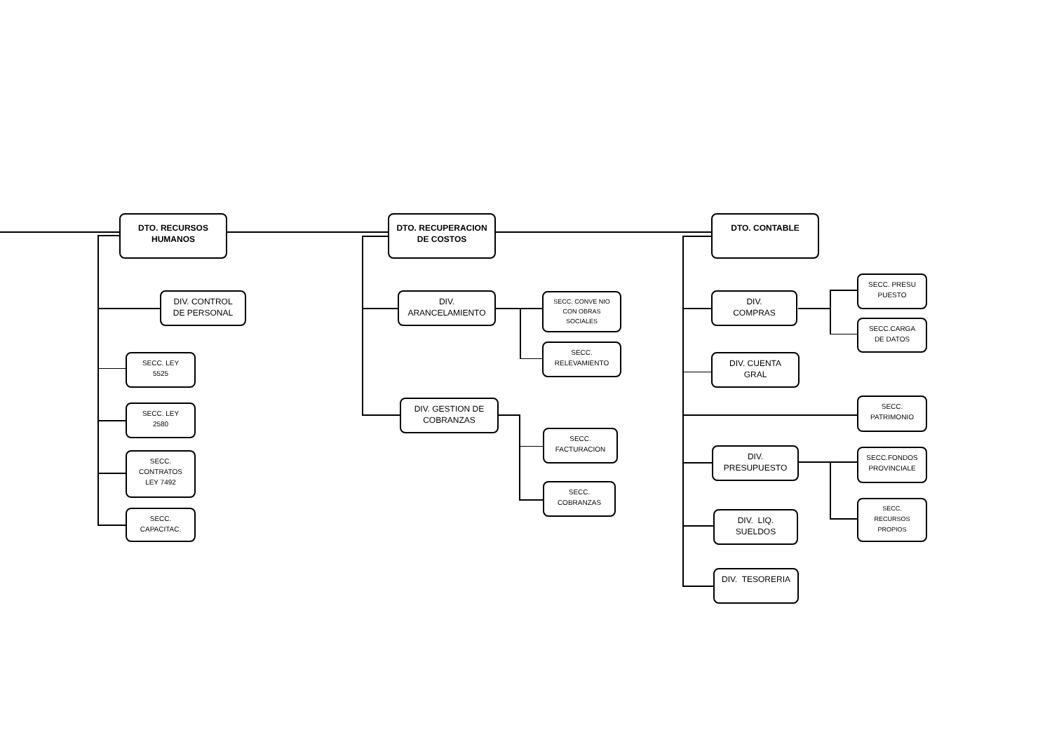DTO. RECURSOS
HUMANOS
DTO. RECUPERACION
DE COSTOS
DTO. CONTABLE
DIV. CONTROL
DE PERSONAL
SECC. LEY
5525
SECC. LEY
2580
SECC.
CONTRATOS
LEY 7492
SECC.
CAPACITAC.
DIV.
ARANCELAMIENTO
SECC. CONVE NIO
CON OBRAS
SOCIALES
SECC.
RELEVAMIENTO
DIV. GESTION DE
COBRANZAS
SECC.
FACTURACION
SECC.
COBRANZAS
DIV.
COMPRAS
SECC. PRESU
PUESTO
SECC.CARGA
DE DATOS
DIV. CUENTA
GRAL
SECC.
PATRIMONIO
DIV.
PRESUPUESTO
SECC.FONDOS
PROVINCIALE
SECC.
RECURSOS
PROPIOS
DIV. LIQ.
SUELDOS
DIV. TESORERIA